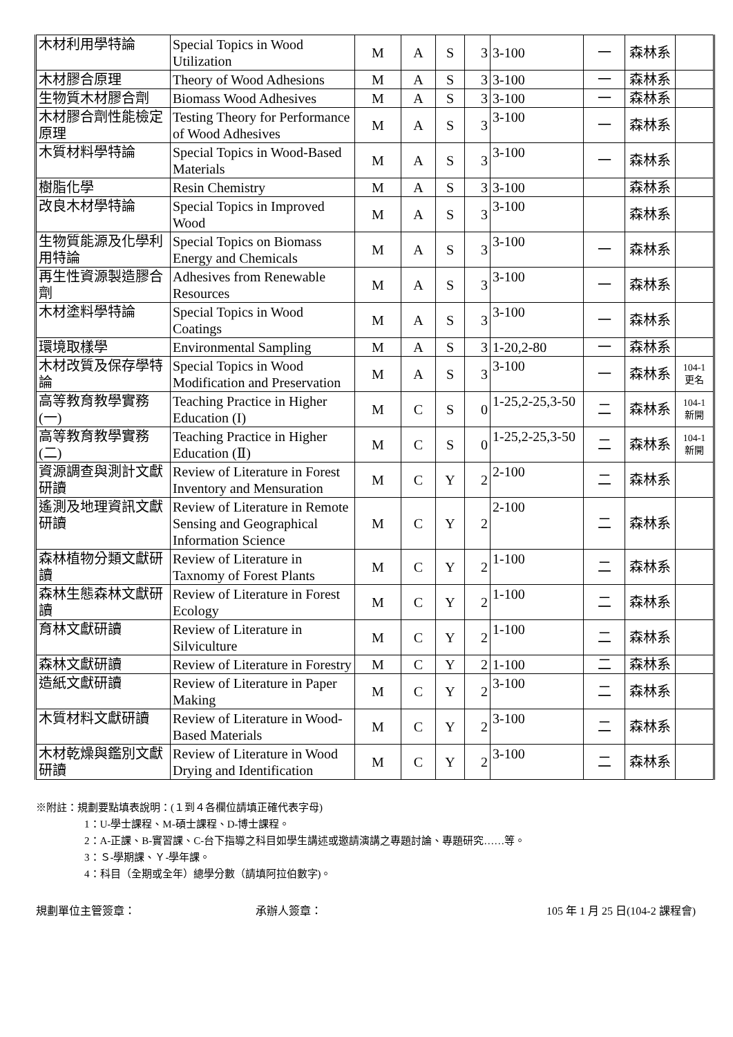| 木材利用學特論 | Special Topics in Wood Utilization | M | A | S | 3 | 3-100 | 一 | 森林系 | |
| 木材膠合原理 | Theory of Wood Adhesions | M | A | S | 3 | 3-100 | 一 | 森林系 | |
| 生物質木材膠合劑 | Biomass Wood Adhesives | M | A | S | 3 | 3-100 | 一 | 森林系 | |
| 木材膠合劑性能檢定原理 | Testing Theory for Performance of Wood Adhesives | M | A | S | 3 | 3-100 | 一 | 森林系 | |
| 木質材料學特論 | Special Topics in Wood-Based Materials | M | A | S | 3 | 3-100 | 一 | 森林系 | |
| 樹脂化學 | Resin Chemistry | M | A | S | 3 | 3-100 | | 森林系 | |
| 改良木材學特論 | Special Topics in Improved Wood | M | A | S | 3 | 3-100 | | 森林系 | |
| 生物質能源及化學利用特論 | Special Topics on Biomass Energy and Chemicals | M | A | S | 3 | 3-100 | 一 | 森林系 | |
| 再生性資源製造膠合劑 | Adhesives from Renewable Resources | M | A | S | 3 | 3-100 | 一 | 森林系 | |
| 木材塗料學特論 | Special Topics in Wood Coatings | M | A | S | 3 | 3-100 | 一 | 森林系 | |
| 環境取樣學 | Environmental Sampling | M | A | S | 3 | 1-20,2-80 | 一 | 森林系 | |
| 木材改質及保存學特論 | Special Topics in Wood Modification and Preservation | M | A | S | 3 | 3-100 | 一 | 森林系 | 104-1 更名 |
| 高等教育教學實務(一) | Teaching Practice in Higher Education (I) | M | C | S | 0 | 1-25,2-25,3-50 | 二 | 森林系 | 104-1 新開 |
| 高等教育教學實務(二) | Teaching Practice in Higher Education (Ⅱ) | M | C | S | 0 | 1-25,2-25,3-50 | 二 | 森林系 | 104-1 新開 |
| 資源調查與測計文獻研讀 | Review of Literature in Forest Inventory and Mensuration | M | C | Y | 2 | 2-100 | 二 | 森林系 | |
| 遙測及地理資訊文獻研讀 | Review of Literature in Remote Sensing and Geographical Information Science | M | C | Y | 2 | 2-100 | 二 | 森林系 | |
| 森林植物分類文獻研讀 | Review of Literature in Taxnomy of Forest Plants | M | C | Y | 2 | 1-100 | 二 | 森林系 | |
| 森林生態森林文獻研讀 | Review of Literature in Forest Ecology | M | C | Y | 2 | 1-100 | 二 | 森林系 | |
| 育林文獻研讀 | Review of Literature in Silviculture | M | C | Y | 2 | 1-100 | 二 | 森林系 | |
| 森林文獻研讀 | Review of Literature in Forestry | M | C | Y | 2 | 1-100 | 二 | 森林系 | |
| 造紙文獻研讀 | Review of Literature in Paper Making | M | C | Y | 2 | 3-100 | 二 | 森林系 | |
| 木質材料文獻研讀 | Review of Literature in Wood-Based Materials | M | C | Y | 2 | 3-100 | 二 | 森林系 | |
| 木材乾燥與鑑別文獻研讀 | Review of Literature in Wood Drying and Identification | M | C | Y | 2 | 3-100 | 二 | 森林系 | |
※附註：規劃要點填表說明：(１到４各欄位請填正確代表字母)
1：U-學士課程、M-碩士課程、D-博士課程。
2：A-正課、B-實習課、C-台下指導之科目如學生講述或邀請演講之專題討論、專題研究……等。
3：Ｓ-學期課、Ｙ-學年課。
4：科目（全期或全年）總學分數（請填阿拉伯數字)。
規劃單位主管簽章： 承辦人簽章： 105 年 1 月 25 日(104-2 課程會)